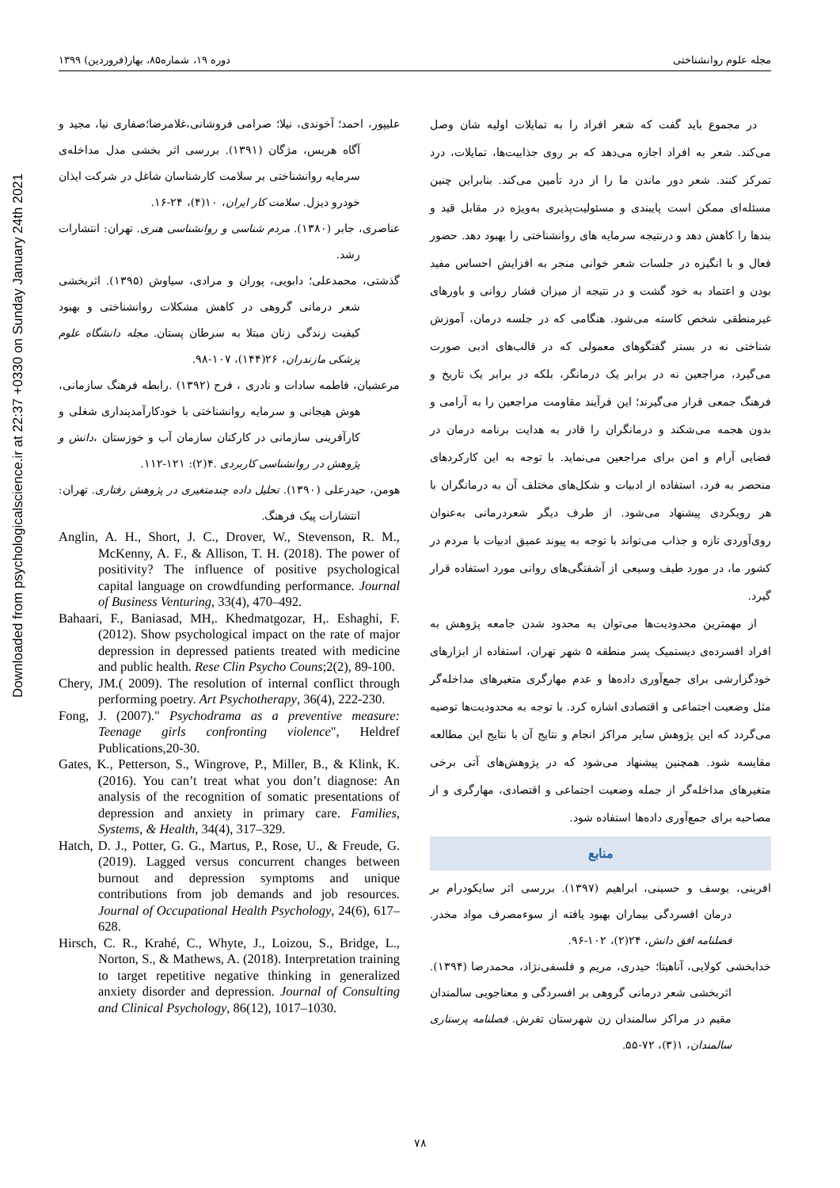Downloaded from psychologicalscience.ir at 22:37 +0330 on Sunday January 24th 2021
مجله علوم روانشناختی دوره ۱۹، شماره۸۵، بهار(فروردین) ۱۳۹۹
در مجموع باید گفت که شعر افراد را به تمایلات اولیه شان وصل می‌کند. شعر به افراد اجازه می‌دهد که بر روی جذابیت‌ها، تمایلات، درد تمرکز کنند. شعر دور ماندن ما را از درد تأمین می‌کند. بنابراین چنین مسئله‌ای ممکن است پایبندی و مسئولیت‌پذیری به‌ویژه در مقابل قید و بندها را کاهش دهد و درنتیجه سرمایه های روانشناختی را بهبود دهد. حضور فعال و با انگیزه در جلسات شعر خوانی منجر به افزایش احساس مفید بودن و اعتماد به خود گشت و در نتیجه از میزان فشار روانی و باورهای غیرمنطقی شخص کاسته می‌شود. هنگامی که در جلسه درمان، آموزش شناختی نه در بستر گفتگوهای معمولی که در قالب‌های ادبی صورت می‌گیرد، مراجعین نه در برابر یک درمانگر، بلکه در برابر یک تاریخ و فرهنگ جمعی قرار می‌گیرند؛ این فرآیند مقاومت مراجعین را به آرامی و بدون هجمه می‌شکند و درمانگران را قادر به هدایت برنامه درمان در فضایی آرام و امن برای مراجعین می‌نماید. با توجه به این کارکردهای منحصر به فرد، استفاده از ادبیات و شکل‌های مختلف آن به درمانگران با هر رویکردی پیشنهاد می‌شود. از طرف دیگر شعردرمانی به‌عنوان روی‌آوردی تازه و جذاب می‌تواند با توجه به پیوند عمیق ادبیات با مردم در کشور ما، در مورد طیف وسیعی از آشفتگی‌های روانی مورد استفاده قرار گیرد.
از مهمترین محدودیت‌ها می‌توان به محدود شدن جامعه پژوهش به افراد افسرده‌ی دیستمیک پسر منطقه ۵ شهر تهران، استفاده از ابزارهای خودگزارشی برای جمع‌آوری داده‌ها و عدم مهارگری متغیرهای مداخله‌گر مثل وضعیت اجتماعی و اقتصادی اشاره کرد. با توجه به محدودیت‌ها توصیه می‌گردد که این پژوهش سایر مراکز انجام و نتایج آن با نتایج این مطالعه مقایسه شود. همچنین پیشنهاد می‌شود که در پژوهش‌های آتی برخی متغیرهای مداخله‌گر از جمله وضعیت اجتماعی و اقتصادی، مهارگری و از مصاحبه برای جمع‌آوری داده‌ها استفاده شود.
منابع
افرینی، یوسف و حسینی، ابراهیم (۱۳۹۷). بررسی اثر سایکودرام بر درمان افسردگی بیماران بهبود یافته از سوءمصرف مواد مخدر. فصلنامه افق دانش، ۲۴(۲)، ۱۰۲-۹۶.
خدابخشی کولایی، آناهیتا؛ حیدری، مریم و فلسفی‌نژاد، محمدرضا (۱۳۹۴). اثربخشی شعر درمانی گروهی بر افسردگی و معناجویی سالمندان مقیم در مراکز سالمندان زن شهرستان تفرش. فصلنامه پرستاری سالمندان، ۱(۳)، ۷۲-۵۵.
علیپور، احمد؛ آخوندی، نیلا؛ صرامی فروشانی،غلامرضا؛صفاری نیا، مجید و آگاه هریس، مژگان (۱۳۹۱). بررسی اثر بخشی مدل مداخله‌ی سرمایه روانشناختی بر سلامت کارشناسان شاغل در شرکت ایذان خودرو دیزل. سلامت کار ایران، ۱۰(۴)، ۲۴-۱۶.
عناصری، جابر (۱۳۸۰). مردم شناسی و روانشناسی هنری. تهران: انتشارات رشد.
گذشتی، محمدعلی؛ دابویی، پوران و مرادی، سیاوش (۱۳۹۵). اثربخشی شعر درمانی گروهی در کاهش مشکلات روانشناختی و بهبود کیفیت زندگی زنان مبتلا به سرطان پستان. مجله دانشگاه علوم پزشکی مازندران، ۲۶(۱۴۴)، ۱۰۷-۹۸.
مرعشیان، فاطمه سادات و نادری ، فرح (۱۳۹۲) .رابطه فرهنگ سازمانی، هوش هیجانی و سرمایه روانشناختی با خودکارآمدپنداری شغلی و کارآفرینی سازمانی در کارکنان سازمان آب و خوزستان ،دانش و پژوهش در روانشناسی کاربردی .۴(۲): ۱۲۱-۱۱۲.
هومن، حیدرعلی (۱۳۹۰). تحلیل داده چندمتغیری در پژوهش رفتاری. تهران: انتشارات پیک فرهنگ.
Anglin, A. H., Short, J. C., Drover, W., Stevenson, R. M., McKenny, A. F., & Allison, T. H. (2018). The power of positivity? The influence of positive psychological capital language on crowdfunding performance. Journal of Business Venturing, 33(4), 470–492.
Bahaari, F., Baniasad, MH,. Khedmatgozar, H,. Eshaghi, F.(2012). Show psychological impact on the rate of major depression in depressed patients treated with medicine and public health. Rese Clin Psycho Couns;2(2), 89-100.
Chery, JM.( 2009). The resolution of internal conflict through performing poetry. Art Psychotherapy, 36(4), 222-230.
Fong, J. (2007)." Psychodrama as a preventive measure: Teenage girls confronting violence", Heldref Publications,20-30.
Gates, K., Petterson, S., Wingrove, P., Miller, B., & Klink, K. (2016). You can’t treat what you don’t diagnose: An analysis of the recognition of somatic presentations of depression and anxiety in primary care. Families, Systems, & Health, 34(4), 317–329.
Hatch, D. J., Potter, G. G., Martus, P., Rose, U., & Freude, G. (2019). Lagged versus concurrent changes between burnout and depression symptoms and unique contributions from job demands and job resources. Journal of Occupational Health Psychology, 24(6), 617–628.
Hirsch, C. R., Krahé, C., Whyte, J., Loizou, S., Bridge, L., Norton, S., & Mathews, A. (2018). Interpretation training to target repetitive negative thinking in generalized anxiety disorder and depression. Journal of Consulting and Clinical Psychology, 86(12), 1017–1030.
۷۸